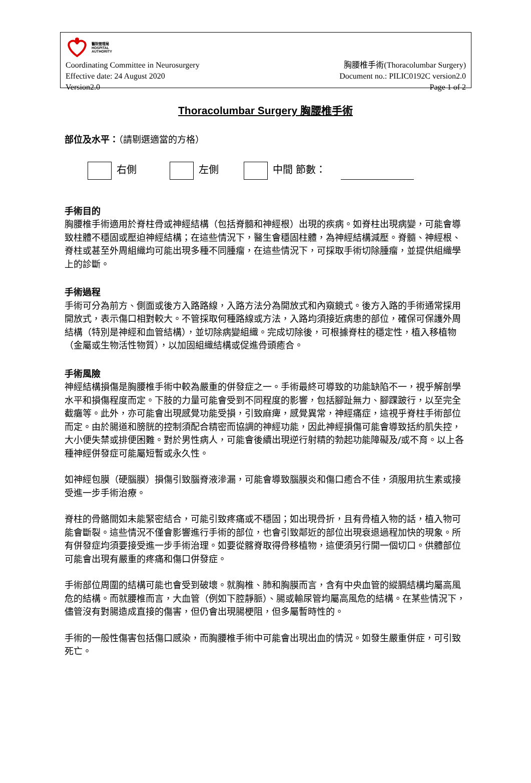醫院管理局
HOSPITAL
AUTHORITY
Coordinating Committee in Neurosurgery 胸腰椎手術(Thoracolumbar Surgery)
Effective date: 24 August 2020 Document no.: PILIC0192C version2.0
Version2.0 Page 1 of 2
Thoracolumbar Surgery 胸腰椎手術
部位及水平：（請剔選適當的方格）
右側 左側 中間 節數：
手術目的
胸腰椎手術適用於脊柱骨或神經結構（包括脊髓和神經根）出現的疾病。如脊柱出現病變，可能會導致柱體不穩固或壓迫神經結構；在這些情況下，醫生會穩固柱體，為神經結構減壓。脊髓、神經根、脊柱或甚至外周組織均可能出現多種不同腫瘤，在這些情況下，可採取手術切除腫瘤，並提供組織學上的診斷。
手術過程
手術可分為前方、側面或後方入路路線，入路方法分為開放式和內窺鏡式。後方入路的手術通常採用開放式，表示傷口相對較大。不管採取何種路線或方法，入路均須接近病患的部位，確保可保護外周結構（特別是神經和血管結構），並切除病變組織。完成切除後，可根據脊柱的穩定性，植入移植物（金屬或生物活性物質），以加固組織結構或促進骨頭癒合。
手術風險
神經結構損傷是胸腰椎手術中較為嚴重的併發症之一。手術最終可導致的功能缺陷不一，視乎解剖學水平和損傷程度而定。下肢的力量可能會受到不同程度的影響，包括腳趾無力、腳踝跛行，以至完全截癱等。此外，亦可能會出現感覺功能受損，引致麻痺，感覺異常，神經痛症，這視乎脊柱手術部位而定。由於腸道和膀胱的控制須配合精密而協調的神經功能，因此神經損傷可能會導致括約肌失控，大小便失禁或排便困難。對於男性病人，可能會後續出現逆行射精的勃起功能障礙及/或不育。以上各種神經併發症可能屬短暫或永久性。
如神經包膜（硬腦膜）損傷引致腦脊液滲漏，可能會導致腦膜炎和傷口癒合不佳，須服用抗生素或接受進一步手術治療。
脊柱的骨骼間如未能緊密結合，可能引致疼痛或不穩固；如出現骨折，且有骨植入物的話，植入物可能會斷裂。這些情況不僅會影響進行手術的部位，也會引致鄰近的部位出現衰退過程加快的現象。所有併發症均須要接受進一步手術治理。如要從髂脊取得骨移植物，這便須另行開一個切口。供體部位可能會出現有嚴重的疼痛和傷口併發症。
手術部位周圍的結構可能也會受到破壞。就胸椎、肺和胸膜而言，含有中央血管的縱膈結構均屬高風危的結構。而就腰椎而言，大血管（例如下腔靜脈）、腸或輸尿管均屬高風危的結構。在某些情況下，儘管沒有對腸造成直接的傷害，但仍會出現腸梗阻，但多屬暫時性的。
手術的一般性傷害包括傷口感染，而胸腰椎手術中可能會出現出血的情況。如發生嚴重併症，可引致死亡。